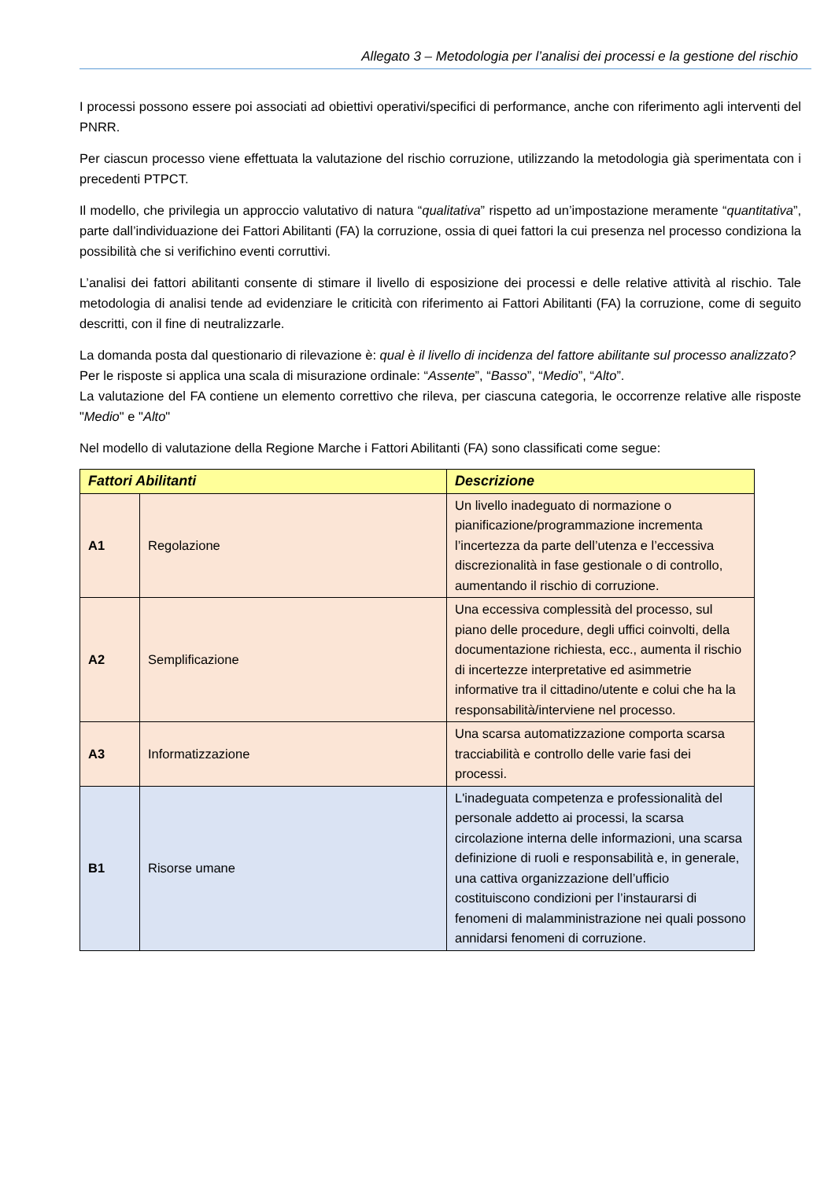Allegato 3 – Metodologia per l’analisi dei processi e la gestione del rischio
I processi possono essere poi associati ad obiettivi operativi/specifici di performance, anche con riferimento agli interventi del PNRR.
Per ciascun processo viene effettuata la valutazione del rischio corruzione, utilizzando la metodologia già sperimentata con i precedenti PTPCT.
Il modello, che privilegia un approccio valutativo di natura “qualitativa” rispetto ad un’impostazione meramente “quantitativa”, parte dall’individuazione dei Fattori Abilitanti (FA) la corruzione, ossia di quei fattori la cui presenza nel processo condiziona la possibilità che si verifichino eventi corruttivi.
L’analisi dei fattori abilitanti consente di stimare il livello di esposizione dei processi e delle relative attività al rischio. Tale metodologia di analisi tende ad evidenziare le criticità con riferimento ai Fattori Abilitanti (FA) la corruzione, come di seguito descritti, con il fine di neutralizzarle.
La domanda posta dal questionario di rilevazione è: qual è il livello di incidenza del fattore abilitante sul processo analizzato?
Per le risposte si applica una scala di misurazione ordinale: “Assente”, “Basso”, “Medio”, “Alto”.
La valutazione del FA contiene un elemento correttivo che rileva, per ciascuna categoria, le occorrenze relative alle risposte "Medio" e "Alto"
Nel modello di valutazione della Regione Marche i Fattori Abilitanti (FA) sono classificati come segue:
| Fattori Abilitanti | | Descrizione |
| --- | --- | --- |
| A1 | Regolazione | Un livello inadeguato di normazione o pianificazione/programmazione incrementa l’incertezza da parte dell’utenza e l’eccessiva discrezionalità in fase gestionale o di controllo, aumentando il rischio di corruzione. |
| A2 | Semplificazione | Una eccessiva complessità del processo, sul piano delle procedure, degli uffici coinvolti, della documentazione richiesta, ecc., aumenta il rischio di incertezze interpretative ed asimmetrie informative tra il cittadino/utente e colui che ha la responsabilità/interviene nel processo. |
| A3 | Informatizzazione | Una scarsa automatizzazione comporta scarsa tracciabilità e controllo delle varie fasi dei processi. |
| B1 | Risorse umane | L'inadeguata competenza e professionalità del personale addetto ai processi, la scarsa circolazione interna delle informazioni, una scarsa definizione di ruoli e responsabilità e, in generale, una cattiva organizzazione dell’ufficio costituiscono condizioni per l’instaurarsi di fenomeni di malamministrazione nei quali possono annidarsi fenomeni di corruzione. |